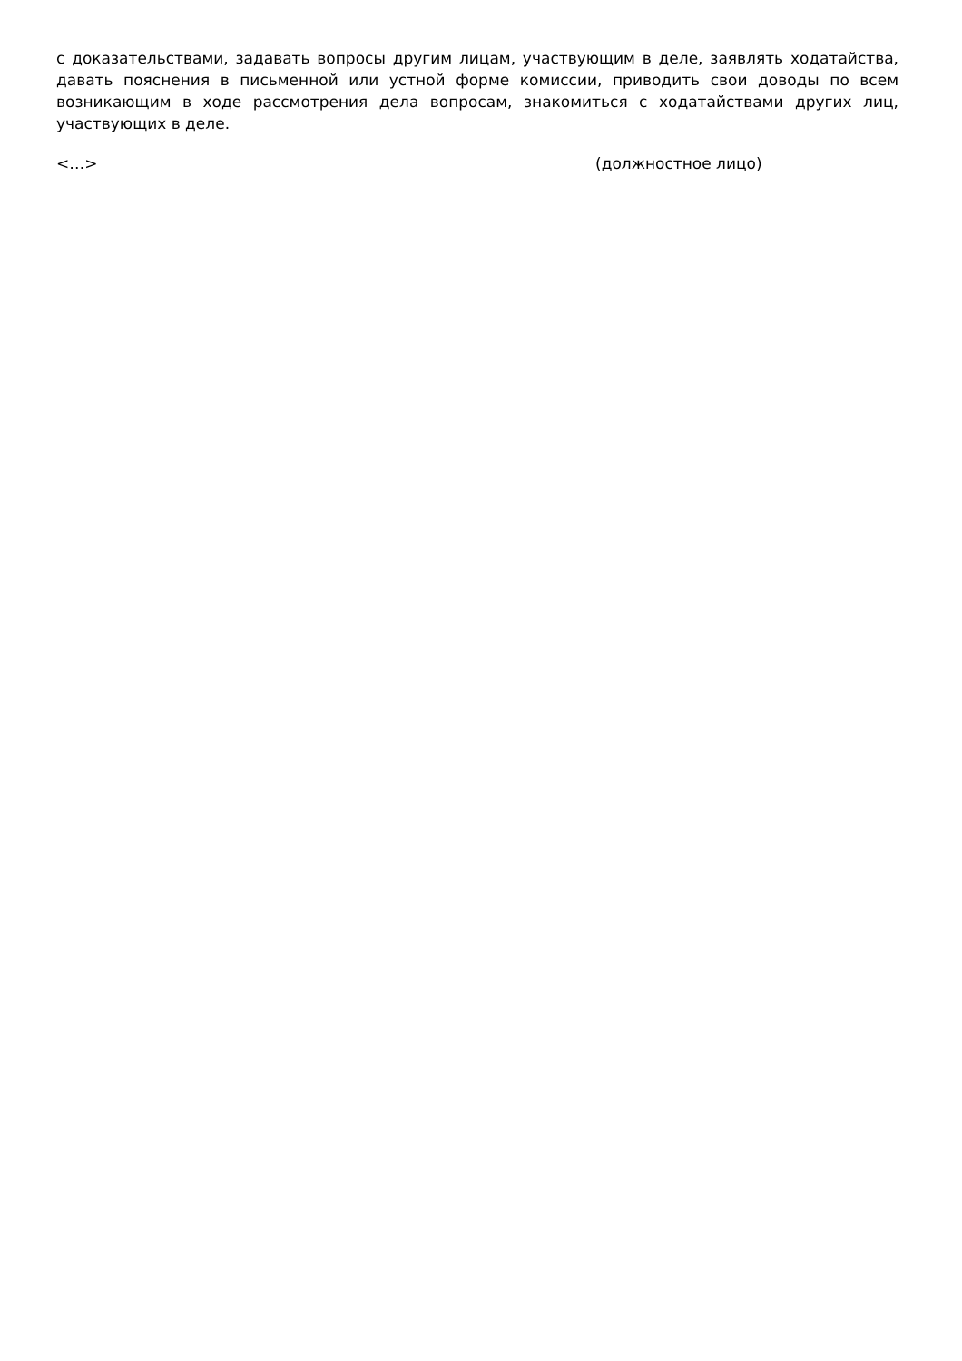с доказательствами, задавать вопросы другим лицам, участвующим в деле, заявлять ходатайства, давать пояснения в письменной или устной форме комиссии, приводить свои доводы по всем возникающим в ходе рассмотрения дела вопросам, знакомиться с ходатайствами других лиц, участвующих в деле.
<…> (должностное лицо)